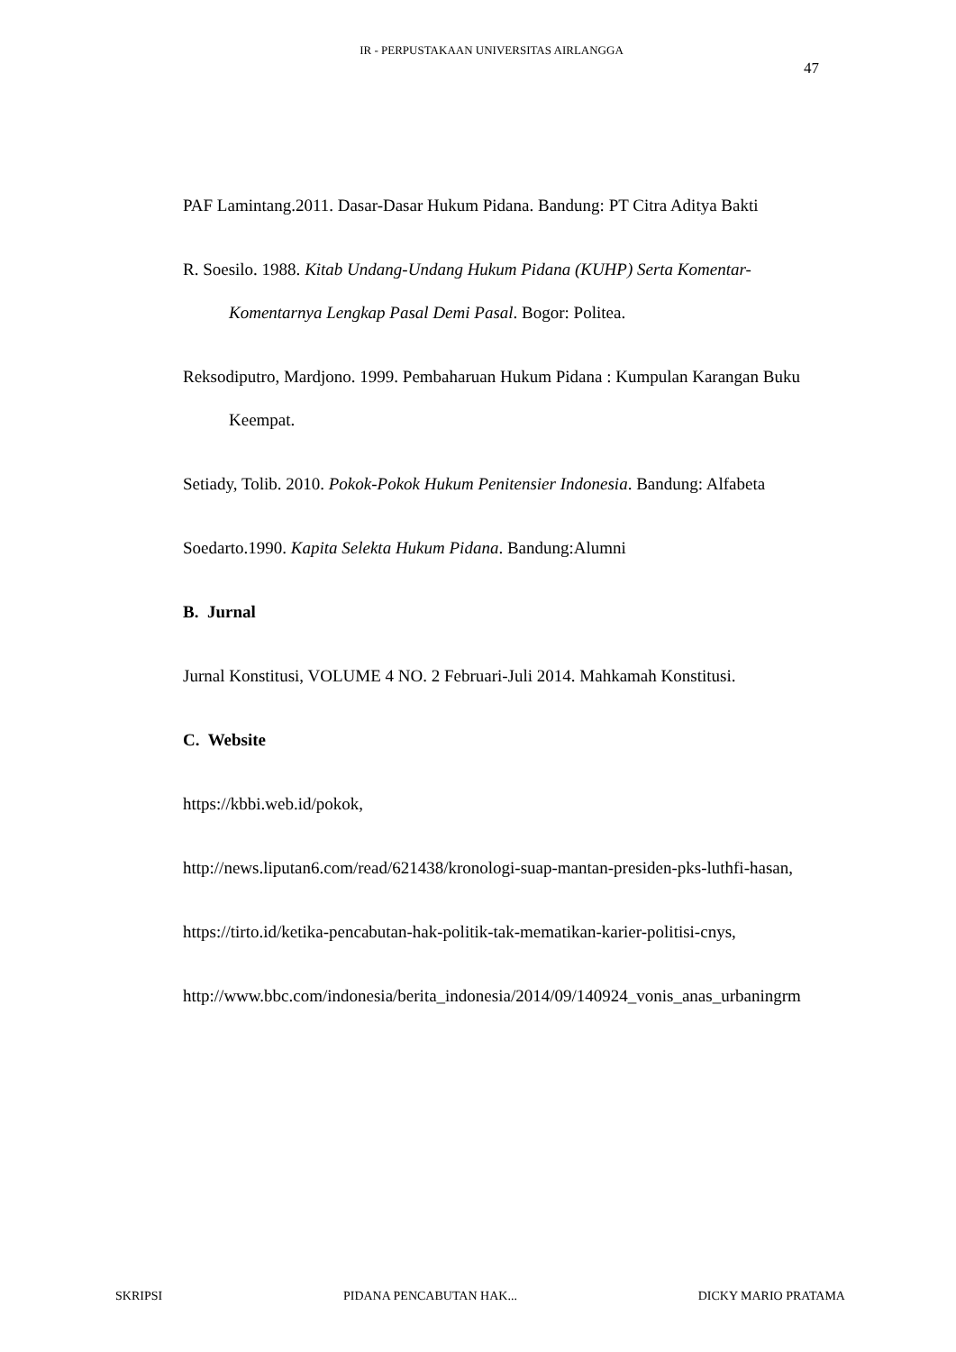IR - PERPUSTAKAAN UNIVERSITAS AIRLANGGA
47
PAF Lamintang.2011. Dasar-Dasar Hukum Pidana. Bandung: PT Citra Aditya Bakti
R. Soesilo. 1988. Kitab Undang-Undang Hukum Pidana (KUHP) Serta Komentar-Komentarnya Lengkap Pasal Demi Pasal. Bogor: Politea.
Reksodiputro, Mardjono. 1999. Pembaharuan Hukum Pidana : Kumpulan Karangan Buku Keempat.
Setiady, Tolib. 2010. Pokok-Pokok Hukum Penitensier Indonesia. Bandung: Alfabeta
Soedarto.1990. Kapita Selekta Hukum Pidana. Bandung:Alumni
B. Jurnal
Jurnal Konstitusi, VOLUME 4 NO. 2 Februari-Juli 2014. Mahkamah Konstitusi.
C. Website
https://kbbi.web.id/pokok,
http://news.liputan6.com/read/621438/kronologi-suap-mantan-presiden-pks-luthfi-hasan,
https://tirto.id/ketika-pencabutan-hak-politik-tak-mematikan-karier-politisi-cnys,
http://www.bbc.com/indonesia/berita_indonesia/2014/09/140924_vonis_anas_urbaningrm
SKRIPSI PIDANA PENCABUTAN HAK... DICKY MARIO PRATAMA